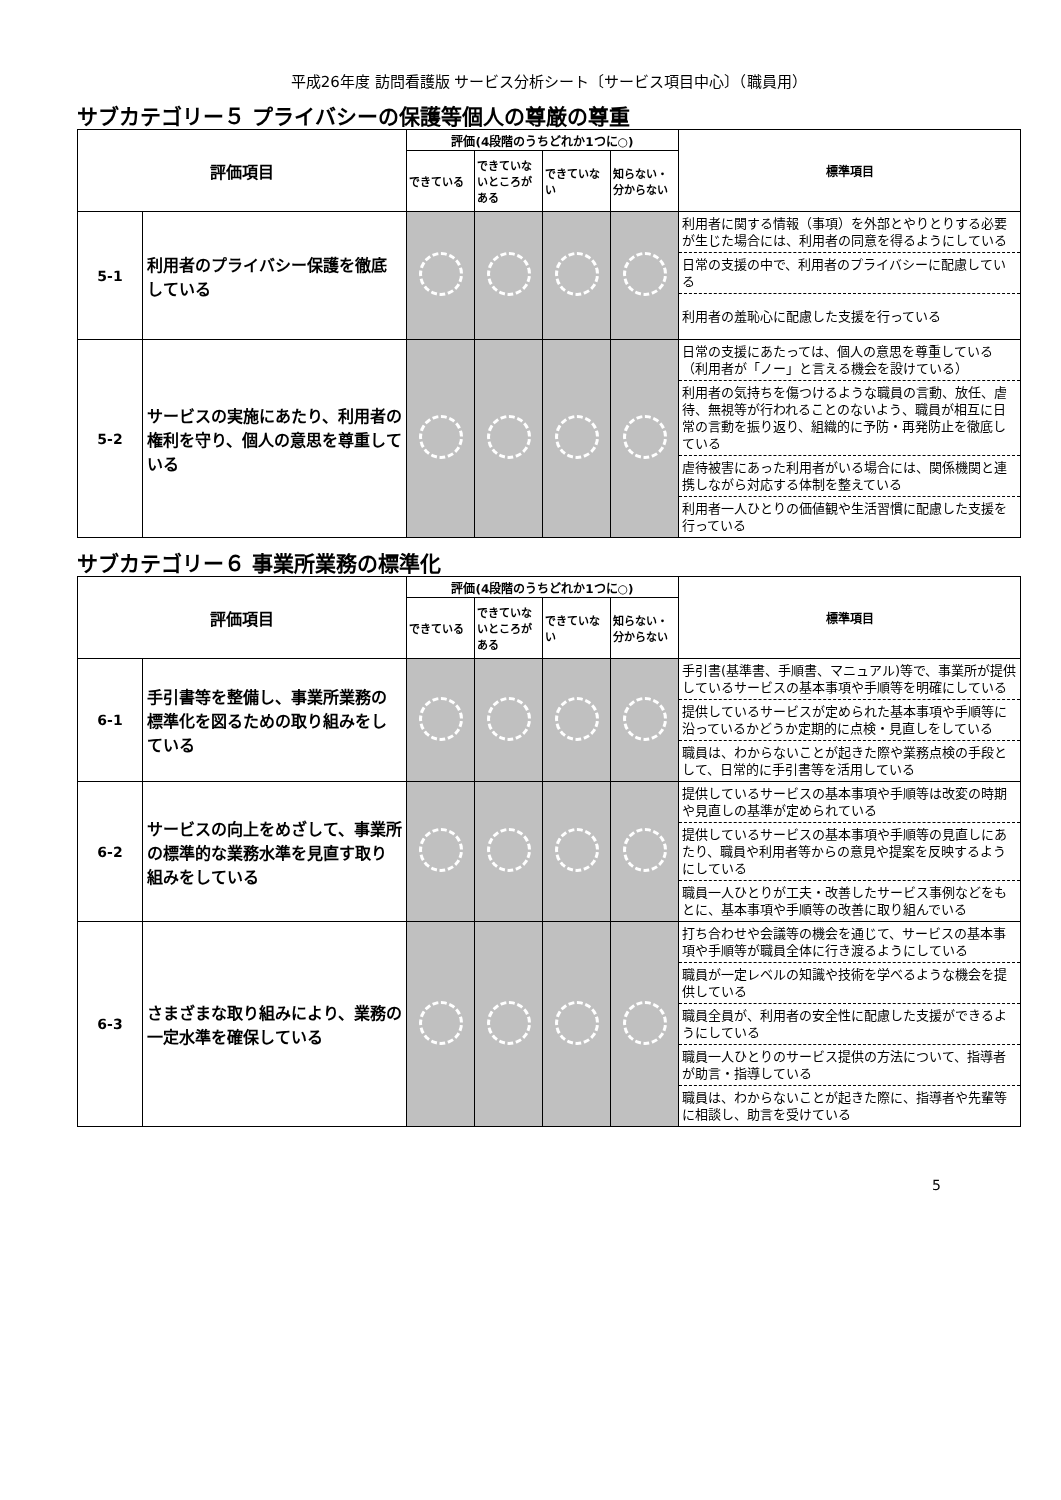平成26年度 訪問看護版 サービス分析シート〔サービス項目中心〕（職員用）
サブカテゴリー５ プライバシーの保護等個人の尊厳の尊重
| 評価項目 | | 評価(4段階のうちどれか1つに○) | | | | 標準項目 |
| --- | --- | --- | --- | --- | --- | --- |
| | | できている | できていないところがある | できていない | 知らない・分からない | |
| 5-1 | 利用者のプライバシー保護を徹底している | | | | | 利用者に関する情報（事項）を外部とやりとりする必要が生じた場合には、利用者の同意を得るようにしている 日常の支援の中で、利用者のプライバシーに配慮している 利用者の羞恥心に配慮した支援を行っている |
| 5-2 | サービスの実施にあたり、利用者の権利を守り、個人の意思を尊重している | | | | | 日常の支援にあたっては、個人の意思を尊重している（利用者が「ノー」と言える機会を設けている） 利用者の気持ちを傷つけるような職員の言動、放任、虐待、無視等が行われることのないよう、職員が相互に日常の言動を振り返り、組織的に予防・再発防止を徹底している 虐待被害にあった利用者がいる場合には、関係機関と連携しながら対応する体制を整えている 利用者一人ひとりの価値観や生活習慣に配慮した支援を行っている |
サブカテゴリー６ 事業所業務の標準化
| 評価項目 | | 評価(4段階のうちどれか1つに○) | | | | 標準項目 |
| --- | --- | --- | --- | --- | --- | --- |
| | | できている | できていないところがある | できていない | 知らない・分からない | |
| 6-1 | 手引書等を整備し、事業所業務の標準化を図るための取り組みをしている | | | | | 手引書(基準書、手順書、マニュアル)等で、事業所が提供しているサービスの基本事項や手順等を明確にしている 提供しているサービスが定められた基本事項や手順等に沿っているかどうか定期的に点検・見直しをしている 職員は、わからないことが起きた際や業務点検の手段として、日常的に手引書等を活用している |
| 6-2 | サービスの向上をめざして、事業所の標準的な業務水準を見直す取り組みをしている | | | | | 提供しているサービスの基本事項や手順等は改変の時期や見直しの基準が定められている 提供しているサービスの基本事項や手順等の見直しにあたり、職員や利用者等からの意見や提案を反映するようにしている 職員一人ひとりが工夫・改善したサービス事例などをもとに、基本事項や手順等の改善に取り組んでいる |
| 6-3 | さまざまな取り組みにより、業務の一定水準を確保している | | | | | 打ち合わせや会議等の機会を通じて、サービスの基本事項や手順等が職員全体に行き渡るようにしている 職員が一定レベルの知識や技術を学べるような機会を提供している 職員全員が、利用者の安全性に配慮した支援ができるようにしている 職員一人ひとりのサービス提供の方法について、指導者が助言・指導している 職員は、わからないことが起きた際に、指導者や先輩等に相談し、助言を受けている |
5